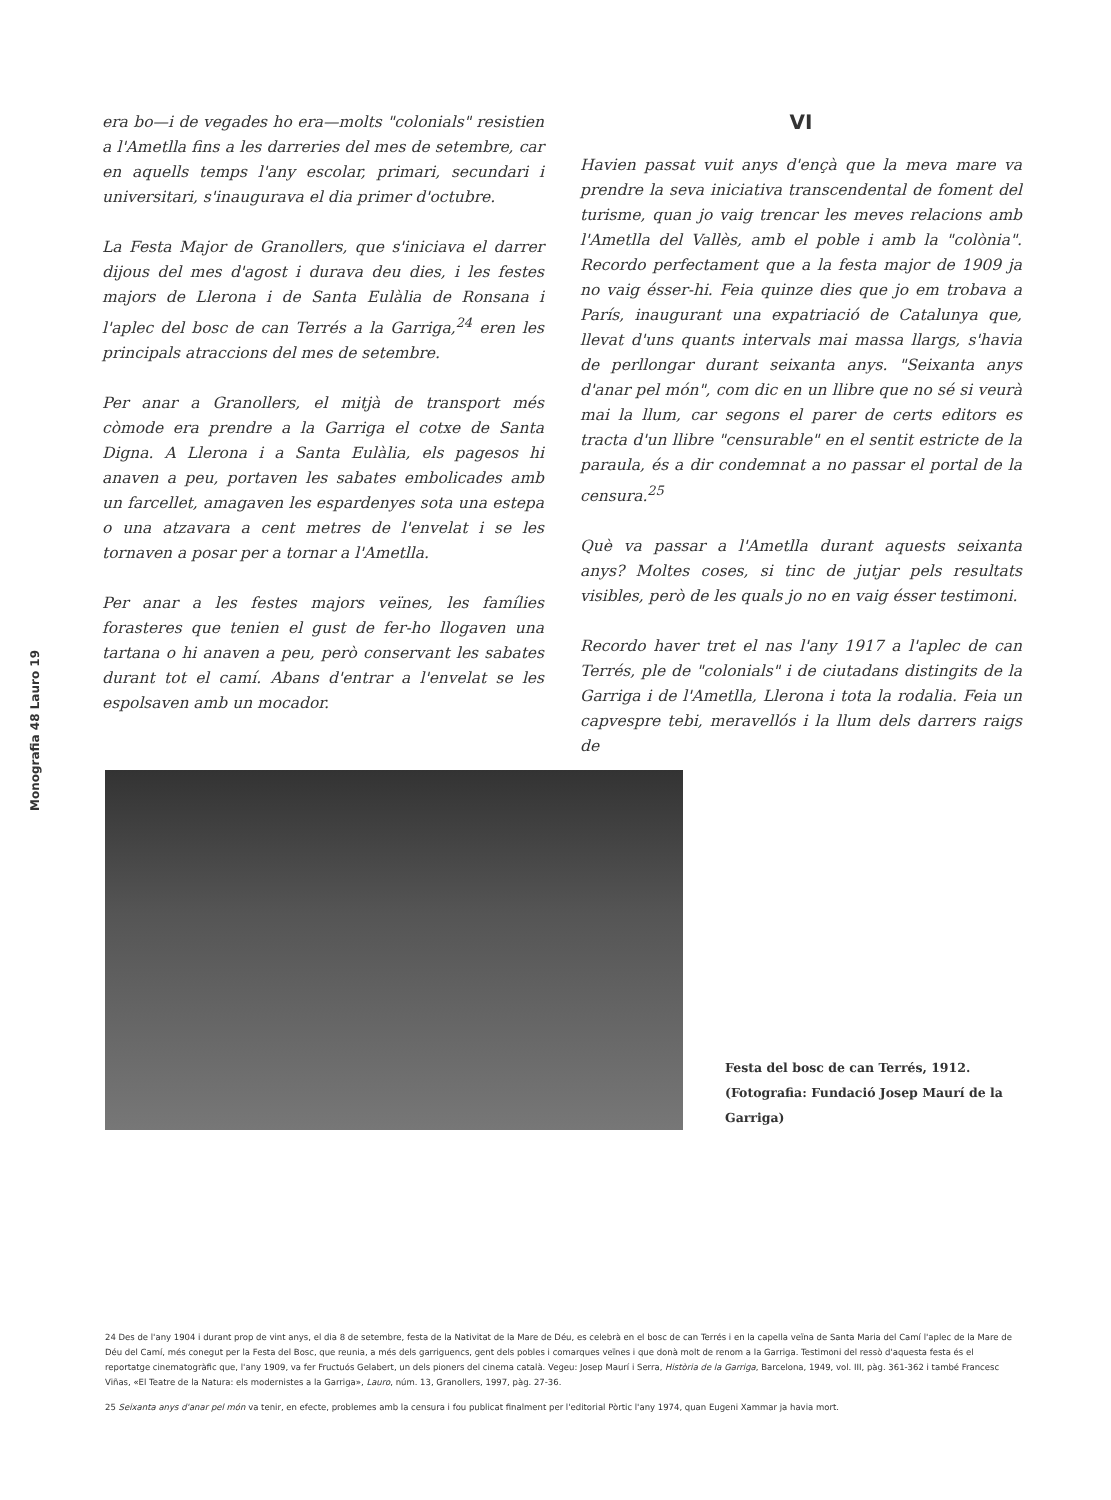Monografia 48 Lauro 19
era bo—i de vegades ho era—molts "colonials" resistien a l'Ametlla fins a les darreries del mes de setembre, car en aquells temps l'any escolar, primari, secundari i universitari, s'inaugurava el dia primer d'octubre.
La Festa Major de Granollers, que s'iniciava el darrer dijous del mes d'agost i durava deu dies, i les festes majors de Llerona i de Santa Eulàlia de Ronsana i l'aplec del bosc de can Terrés a la Garriga,<sup>24</sup> eren les principals atraccions del mes de setembre.
Per anar a Granollers, el mitjà de transport més còmode era prendre a la Garriga el cotxe de Santa Digna. A Llerona i a Santa Eulàlia, els pagesos hi anaven a peu, portaven les sabates embolicades amb un farcellet, amagaven les espardenyes sota una estepa o una atzavara a cent metres de l'envelat i se les tornaven a posar per a tornar a l'Ametlla.
Per anar a les festes majors veïnes, les famílies forasteres que tenien el gust de fer-ho llogaven una tartana o hi anaven a peu, però conservant les sabates durant tot el camí. Abans d'entrar a l'envelat se les espolsaven amb un mocador.
VI
Havien passat vuit anys d'ençà que la meva mare va prendre la seva iniciativa transcendental de foment del turisme, quan jo vaig trencar les meves relacions amb l'Ametlla del Vallès, amb el poble i amb la "colònia". Recordo perfectament que a la festa major de 1909 ja no vaig ésser-hi. Feia quinze dies que jo em trobava a París, inaugurant una expatriació de Catalunya que, llevat d'uns quants intervals mai massa llargs, s'havia de perllongar durant seixanta anys. "Seixanta anys d'anar pel món", com dic en un llibre que no sé si veurà mai la llum, car segons el parer de certs editors es tracta d'un llibre "censurable" en el sentit estricte de la paraula, és a dir condemnat a no passar el portal de la censura.<sup>25</sup>
Què va passar a l'Ametlla durant aquests seixanta anys? Moltes coses, si tinc de jutjar pels resultats visibles, però de les quals jo no en vaig ésser testimoni.
Recordo haver tret el nas l'any 1917 a l'aplec de can Terrés, ple de "colonials" i de ciutadans distingits de la Garriga i de l'Ametlla, Llerona i tota la rodalia. Feia un capvespre tebi, meravellós i la llum dels darrers raigs de
Festa del bosc de can Terrés, 1912.
(Fotografia: Fundació Josep Maurí de la Garriga)
24 Des de l'any 1904 i durant prop de vint anys, el dia 8 de setembre, festa de la Nativitat de la Mare de Déu, es celebrà en el bosc de can Terrés i en la capella veïna de Santa Maria del Camí l'aplec de la Mare de Déu del Camí, més conegut per la Festa del Bosc, que reunia, a més dels garriguencs, gent dels pobles i comarques veïnes i que donà molt de renom a la Garriga. Testimoni del ressò d'aquesta festa és el reportatge cinematogràfic que, l'any 1909, va fer Fructuós Gelabert, un dels pioners del cinema català. Vegeu: Josep Maurí i Serra, Història de la Garriga, Barcelona, 1949, vol. III, pàg. 361-362 i també Francesc Viñas, «El Teatre de la Natura: els modernistes a la Garriga», Lauro, núm. 13, Granollers, 1997, pàg. 27-36.
25 Seixanta anys d'anar pel món va tenir, en efecte, problemes amb la censura i fou publicat finalment per l'editorial Pòrtic l'any 1974, quan Eugeni Xammar ja havia mort.